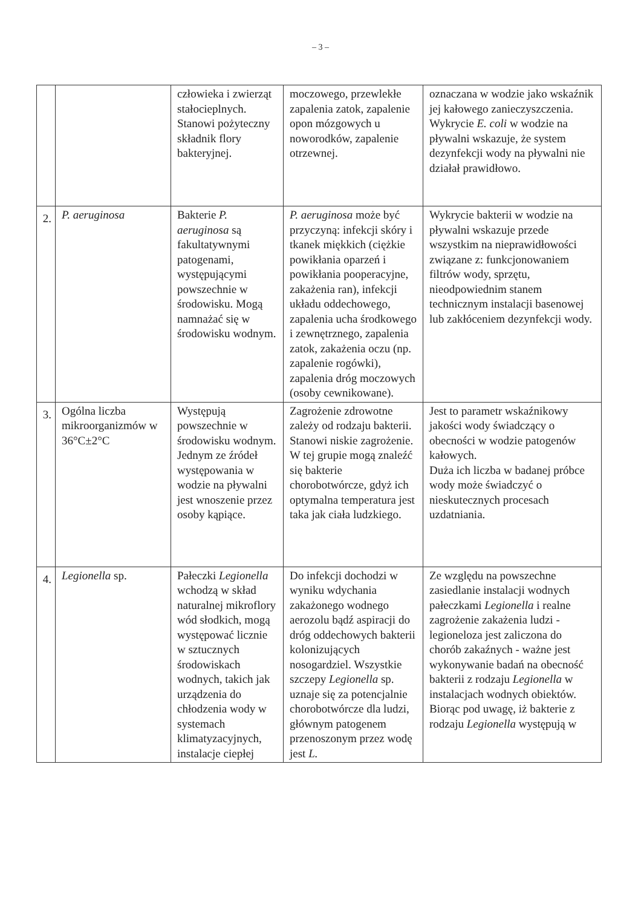– 3 –
| | | człowieka i zwierząt stałocieplnych. Stanowi pożyteczny składnik flory bakteryjnej. | moczowego, przewlekłe zapalenia zatok, zapalenie opon mózgowych u noworodków, zapalenie otrzewnej. | oznaczana w wodzie jako wskaźnik jej kałowego zanieczyszczenia. Wykrycie E. coli w wodzie na pływalni wskazuje, że system dezynfekcji wody na pływalni nie działał prawidłowo. |
| 2. | P. aeruginosa | Bakterie P. aeruginosa są fakultatywnymi patogenami, występującymi powszechnie w środowisku. Mogą namnażać się w środowisku wodnym. | P. aeruginosa może być przyczyną: infekcji skóry i tkanek miękkich (ciężkie powikłania oparzeń i powikłania pooperacyjne, zakażenia ran), infekcji układu oddechowego, zapalenia ucha środkowego i zewnętrznego, zapalenia zatok, zakażenia oczu (np. zapalenie rogówki), zapalenia dróg moczowych (osoby cewnikowane). | Wykrycie bakterii w wodzie na pływalni wskazuje przede wszystkim na nieprawidłowości związane z: funkcjonowaniem filtrów wody, sprzętu, nieodpowiednim stanem technicznym instalacji basenowej lub zakłóceniem dezynfekcji wody. |
| 3. | Ogólna liczba mikroorganizmów w 36°C±2°C | Występują powszechnie w środowisku wodnym. Jednym ze źródeł występowania w wodzie na pływalni jest wnoszenie przez osoby kąpiące. | Zagrożenie zdrowotne zależy od rodzaju bakterii. Stanowi niskie zagrożenie. W tej grupie mogą znaleźć się bakterie chorobotwórcze, gdyż ich optymalna temperatura jest taka jak ciała ludzkiego. | Jest to parametr wskaźnikowy jakości wody świadczący o obecności w wodzie patogenów kałowych. Duża ich liczba w badanej próbce wody może świadczyć o nieskutecznych procesach uzdatniania. |
| 4. | Legionella sp. | Pałeczki Legionella wchodzą w skład naturalnej mikroflory wód słodkich, mogą występować licznie w sztucznych środowiskach wodnych, takich jak urządzenia do chłodzenia wody w systemach klimatyzacyjnych, instalacje ciepłej | Do infekcji dochodzi w wyniku wdychania zakażonego wodnego aerozolu bądź aspiracji do dróg oddechowych bakterii kolonizujących nosogardziel. Wszystkie szczepy Legionella sp. uznaje się za potencjalnie chorobotwórcze dla ludzi, głównym patogenem przenoszonym przez wodę jest L. | Ze względu na powszechne zasiedlanie instalacji wodnych pałeczkami Legionella i realne zagrożenie zakażenia ludzi - legioneloza jest zaliczona do chorób zakaźnych - ważne jest wykonywanie badań na obecność bakterii z rodzaju Legionella w instalacjach wodnych obiektów. Biorąc pod uwagę, iż bakterie z rodzaju Legionella występują w |